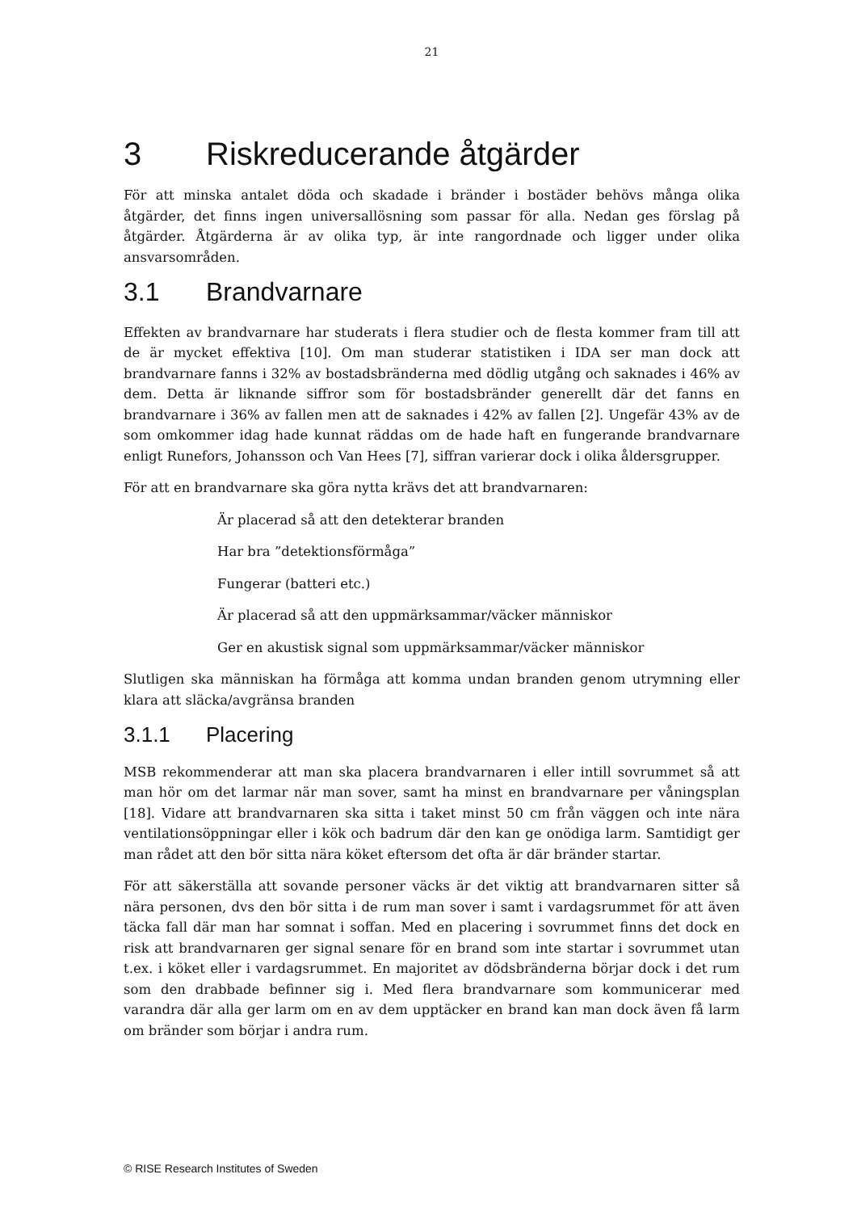21
3 Riskreducerande åtgärder
För att minska antalet döda och skadade i bränder i bostäder behövs många olika åtgärder, det finns ingen universallösning som passar för alla. Nedan ges förslag på åtgärder. Åtgärderna är av olika typ, är inte rangordnade och ligger under olika ansvarsområden.
3.1 Brandvarnare
Effekten av brandvarnare har studerats i flera studier och de flesta kommer fram till att de är mycket effektiva [10]. Om man studerar statistiken i IDA ser man dock att brandvarnare fanns i 32% av bostadsbränderna med dödlig utgång och saknades i 46% av dem. Detta är liknande siffror som för bostadsbränder generellt där det fanns en brandvarnare i 36% av fallen men att de saknades i 42% av fallen [2]. Ungefär 43% av de som omkommer idag hade kunnat räddas om de hade haft en fungerande brandvarnare enligt Runefors, Johansson och Van Hees [7], siffran varierar dock i olika åldersgrupper.
För att en brandvarnare ska göra nytta krävs det att brandvarnaren:
Är placerad så att den detekterar branden
Har bra ”detektionsförmåga”
Fungerar (batteri etc.)
Är placerad så att den uppmärksammar/väcker människor
Ger en akustisk signal som uppmärksammar/väcker människor
Slutligen ska människan ha förmåga att komma undan branden genom utrymning eller klara att släcka/avgränsa branden
3.1.1 Placering
MSB rekommenderar att man ska placera brandvarnaren i eller intill sovrummet så att man hör om det larmar när man sover, samt ha minst en brandvarnare per våningsplan [18]. Vidare att brandvarnaren ska sitta i taket minst 50 cm från väggen och inte nära ventilationsöppningar eller i kök och badrum där den kan ge onödiga larm. Samtidigt ger man rådet att den bör sitta nära köket eftersom det ofta är där bränder startar.
För att säkerställa att sovande personer väcks är det viktig att brandvarnaren sitter så nära personen, dvs den bör sitta i de rum man sover i samt i vardagsrummet för att även täcka fall där man har somnat i soffan. Med en placering i sovrummet finns det dock en risk att brandvarnaren ger signal senare för en brand som inte startar i sovrummet utan t.ex. i köket eller i vardagsrummet. En majoritet av dödsbränderna börjar dock i det rum som den drabbade befinner sig i. Med flera brandvarnare som kommunicerar med varandra där alla ger larm om en av dem upptäcker en brand kan man dock även få larm om bränder som börjar i andra rum.
© RISE Research Institutes of Sweden